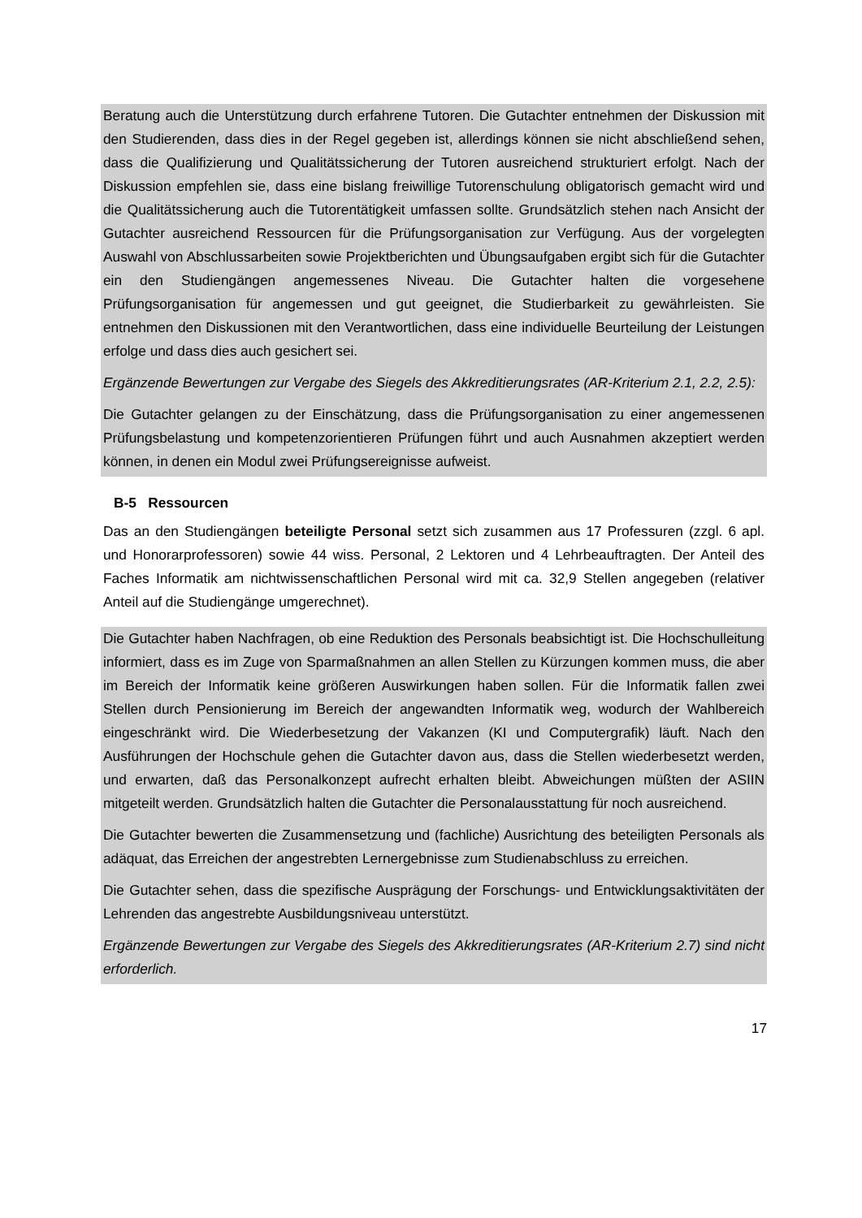Beratung auch die Unterstützung durch erfahrene Tutoren. Die Gutachter entnehmen der Diskussion mit den Studierenden, dass dies in der Regel gegeben ist, allerdings können sie nicht abschließend sehen, dass die Qualifizierung und Qualitätssicherung der Tutoren ausreichend strukturiert erfolgt. Nach der Diskussion empfehlen sie, dass eine bislang freiwillige Tutorenschulung obligatorisch gemacht wird und die Qualitätssicherung auch die Tutorentätigkeit umfassen sollte. Grundsätzlich stehen nach Ansicht der Gutachter ausreichend Ressourcen für die Prüfungsorganisation zur Verfügung. Aus der vorgelegten Auswahl von Abschlussarbeiten sowie Projektberichten und Übungsaufgaben ergibt sich für die Gutachter ein den Studiengängen angemessenes Niveau. Die Gutachter halten die vorgesehene Prüfungsorganisation für angemessen und gut geeignet, die Studierbarkeit zu gewährleisten. Sie entnehmen den Diskussionen mit den Verantwortlichen, dass eine individuelle Beurteilung der Leistungen erfolge und dass dies auch gesichert sei.
Ergänzende Bewertungen zur Vergabe des Siegels des Akkreditierungsrates (AR-Kriterium 2.1, 2.2, 2.5):
Die Gutachter gelangen zu der Einschätzung, dass die Prüfungsorganisation zu einer angemessenen Prüfungsbelastung und kompetenzorientieren Prüfungen führt und auch Ausnahmen akzeptiert werden können, in denen ein Modul zwei Prüfungsereignisse aufweist.
B-5 Ressourcen
Das an den Studiengängen beteiligte Personal setzt sich zusammen aus 17 Professuren (zzgl. 6 apl. und Honorarprofessoren) sowie 44 wiss. Personal, 2 Lektoren und 4 Lehrbeauftragten. Der Anteil des Faches Informatik am nichtwissenschaftlichen Personal wird mit ca. 32,9 Stellen angegeben (relativer Anteil auf die Studiengänge umgerechnet).
Die Gutachter haben Nachfragen, ob eine Reduktion des Personals beabsichtigt ist. Die Hochschulleitung informiert, dass es im Zuge von Sparmaßnahmen an allen Stellen zu Kürzungen kommen muss, die aber im Bereich der Informatik keine größeren Auswirkungen haben sollen. Für die Informatik fallen zwei Stellen durch Pensionierung im Bereich der angewandten Informatik weg, wodurch der Wahlbereich eingeschränkt wird. Die Wiederbesetzung der Vakanzen (KI und Computergrafik) läuft. Nach den Ausführungen der Hochschule gehen die Gutachter davon aus, dass die Stellen wiederbesetzt werden, und erwarten, daß das Personalkonzept aufrecht erhalten bleibt. Abweichungen müßten der ASIIN mitgeteilt werden. Grundsätzlich halten die Gutachter die Personalausstattung für noch ausreichend.
Die Gutachter bewerten die Zusammensetzung und (fachliche) Ausrichtung des beteiligten Personals als adäquat, das Erreichen der angestrebten Lernergebnisse zum Studienabschluss zu erreichen.
Die Gutachter sehen, dass die spezifische Ausprägung der Forschungs- und Entwicklungsaktivitäten der Lehrenden das angestrebte Ausbildungsniveau unterstützt.
Ergänzende Bewertungen zur Vergabe des Siegels des Akkreditierungsrates (AR-Kriterium 2.7) sind nicht erforderlich.
17